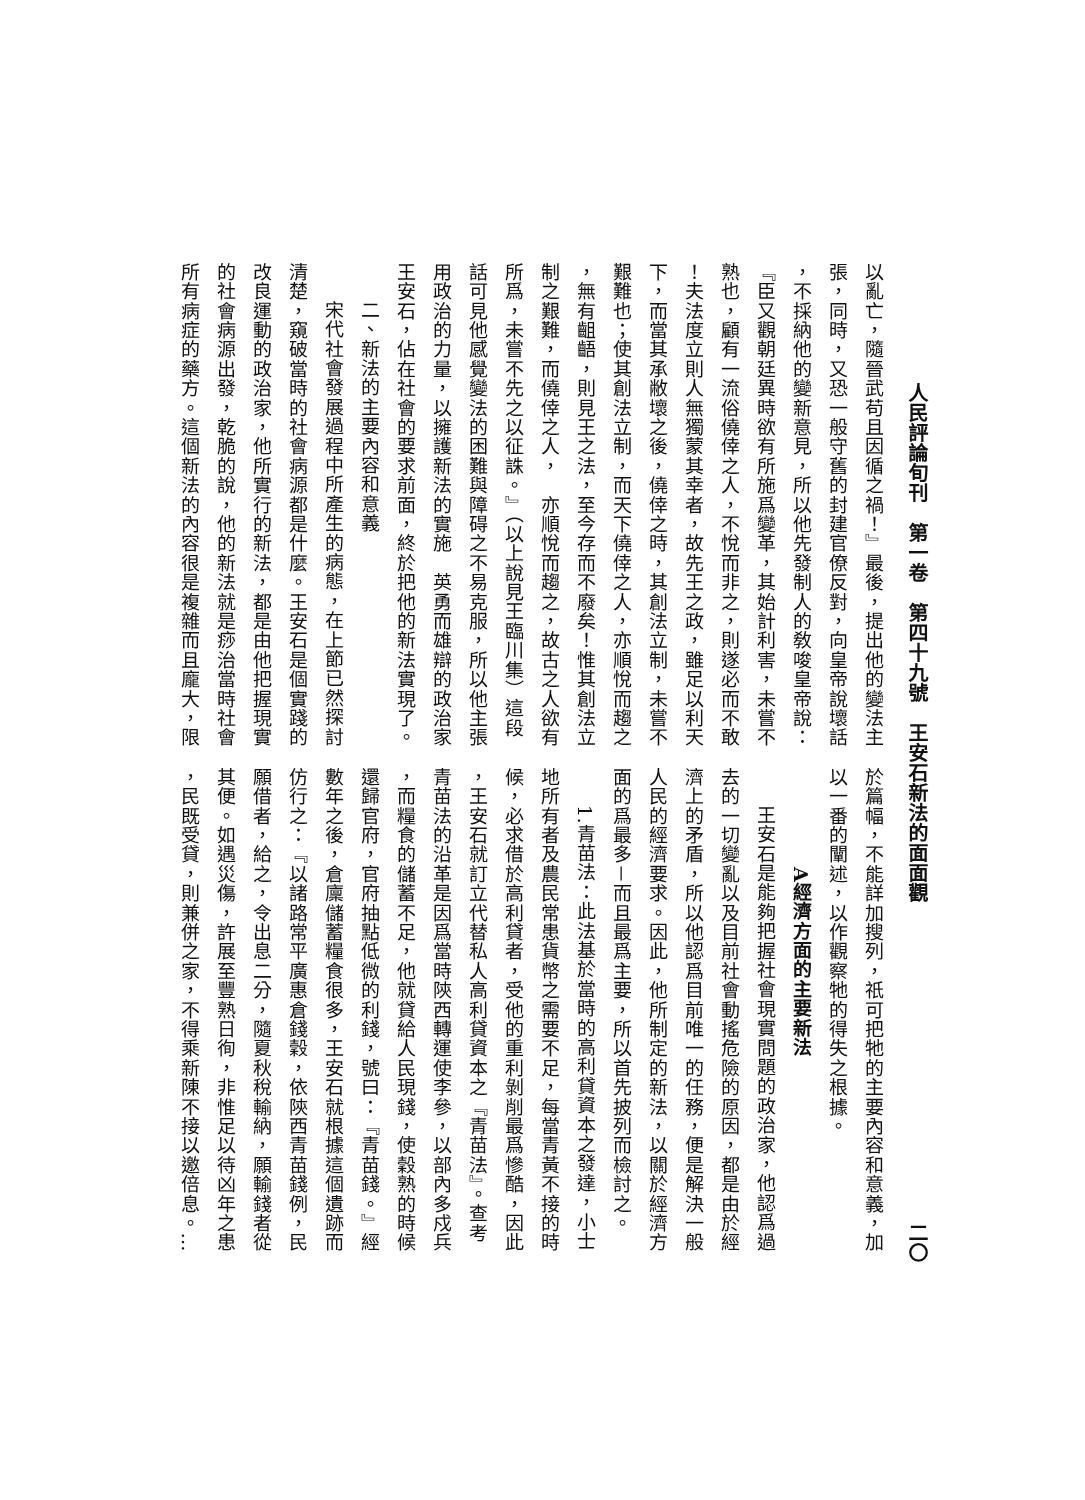人民評論旬刊　第一卷　第四十九號　王安石新法的面面觀 二〇
以亂亡，隨晉武苟且因循之禍！』最後，提出他的變法主
張，同時，又恐一般守舊的封建官僚反對，向皇帝說壞話
，不採納他的變新意見，所以他先發制人的敎唆皇帝說：
『臣又觀朝廷異時欲有所施爲變革，其始計利害，未嘗不
熟也，顧有一流俗僥倖之人，不悅而非之，則遂必而不敢
！夫法度立則人無獨蒙其幸者，故先王之政，雖足以利天
下，而當其承敝壞之後，僥倖之時，其創法立制，未嘗不
艱難也；使其創法立制，而天下僥倖之人，亦順悅而趨之
，無有齟齬，則見王之法，至今存而不廢矣！惟其創法立
制之艱難，而僥倖之人，　亦順悅而趨之，故古之人欲有
所爲，未嘗不先之以征誅。』（以上說見王臨川集）這段
話可見他感覺變法的困難與障碍之不易克服，所以他主張
用政治的力量，以擁護新法的實施　英勇而雄辯的政治家
王安石，佔在社會的要求前面，終於把他的新法實現了。
二、新法的主要內容和意義
宋代社會發展過程中所產生的病態，在上節已然探討
清楚，窺破當時的社會病源都是什麼。王安石是個實踐的
改良運動的政治家，他所實行的新法，都是由他把握現實
的社會病源出發，乾脆的說，他的新法就是痧治當時社會
所有病症的藥方。這個新法的內容很是複雜而且龐大，限
於篇幅，不能詳加搜列，祇可把牠的主要內容和意義，加
以一番的闡述，以作觀察牠的得失之根據。
A經濟方面的主要新法
王安石是能夠把握社會現實問題的政治家，他認爲過
去的一切變亂以及目前社會動搖危險的原因，都是由於經
濟上的矛盾，所以他認爲目前唯一的任務，便是解決一般
人民的經濟要求。因此，他所制定的新法，以關於經濟方
面的爲最多－而且最爲主要，所以首先披列而檢討之。
1.青苗法：此法基於當時的高利貸資本之發達，小士
地所有者及農民常患貨幣之需要不足，每當青黃不接的時
候，必求借於高利貸者，受他的重利剝削最爲慘酷，因此
，王安石就訂立代替私人高利貸資本之『青苗法』。查考
青苗法的沿革是因爲當時陝西轉運使李參，以部內多戍兵
，而糧食的儲蓄不足，他就貸給人民現錢，使穀熟的時候
還歸官府，官府抽點低微的利錢，號曰：『青苗錢。』經
數年之後，倉廩儲蓄糧食很多，王安石就根據這個遺跡而
仿行之：『以諸路常平廣惠倉錢穀，依陝西青苗錢例，民
願借者，給之，令出息二分，隨夏秋稅輸納，願輸錢者從
其便。如遇災傷，許展至豐熟日徇，非惟足以待凶年之患
，民既受貸，則兼併之家，不得乘新陳不接以邀倍息。…